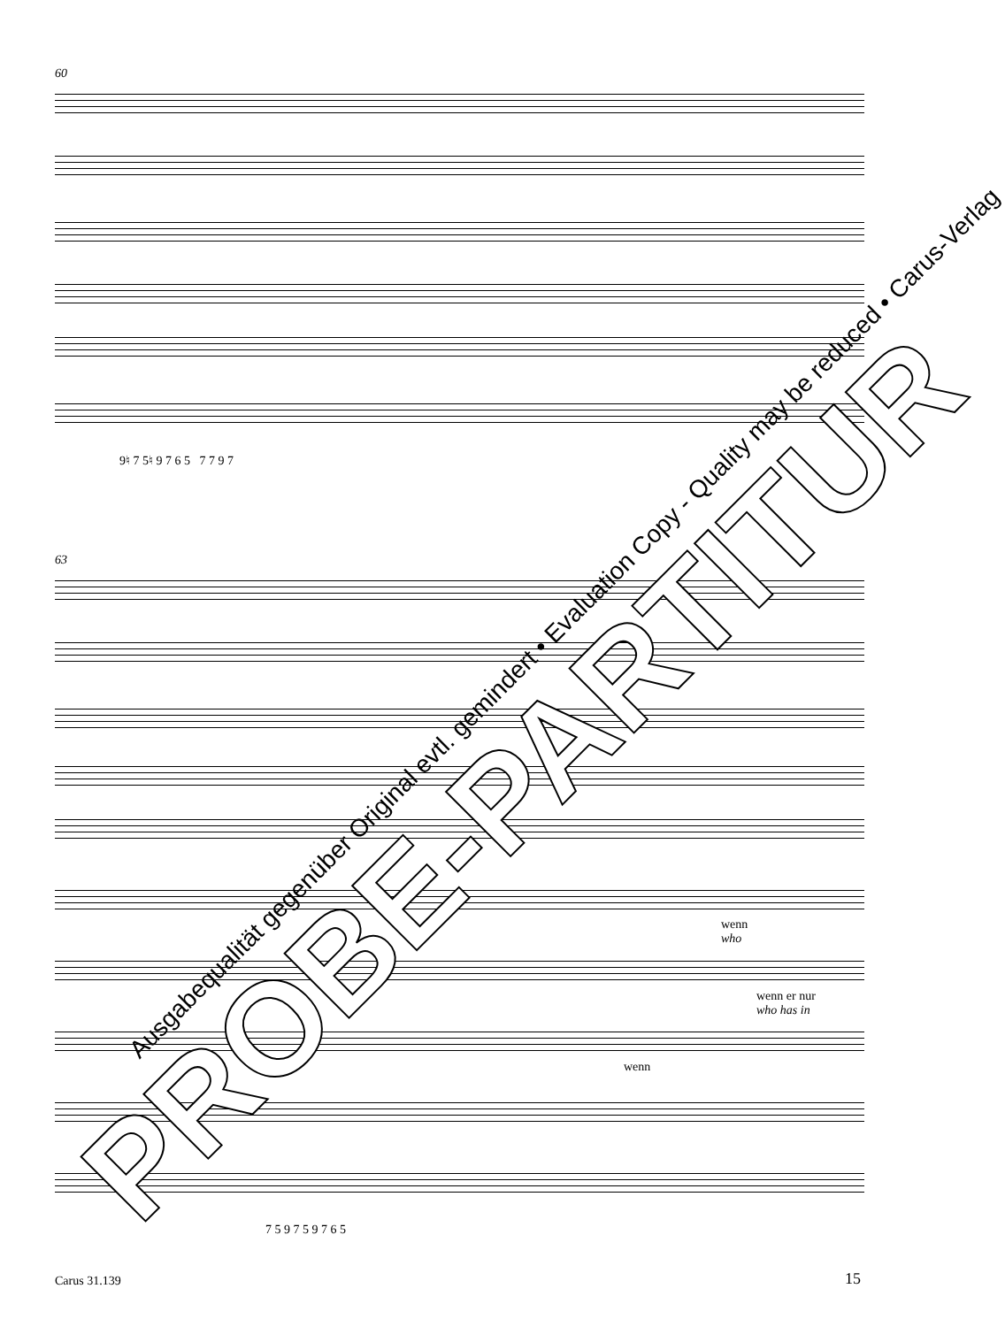60
9♮ 7 5♮ 9 7 6 5 7 7 9 7
63
wenn
who
wenn er nur
who has in
wenn
7 5 9 7 5 9 7 6 5
PROBE-PARTITUR
Ausgabequalität gegenüber Original evtl. gemindert • Evaluation Copy - Quality may be reduced • Carus-Verlag
Carus 31.139 15